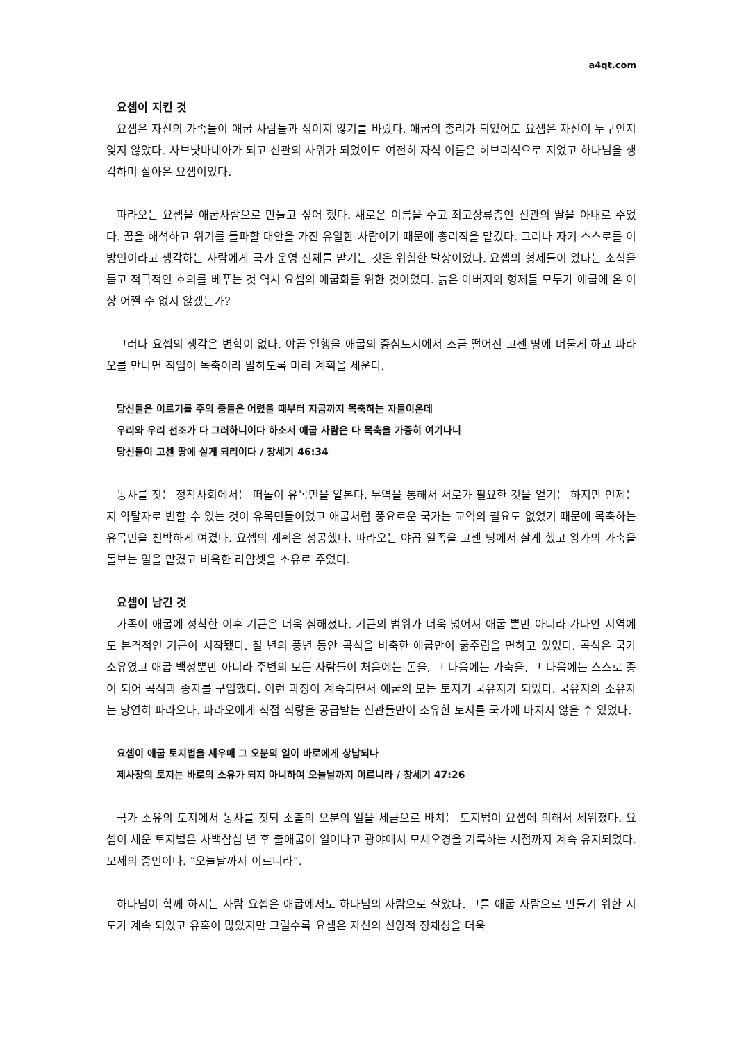a4qt.com
요셉이 지킨 것
요셉은 자신의 가족들이 애굽 사람들과 섞이지 않기를 바랐다. 애굽의 총리가 되었어도 요셉은 자신이 누구인지 잊지 않았다. 사브낫바네아가 되고 신관의 사위가 되었어도 여전히 자식 이름은 히브리식으로 지었고 하나님을 생각하며 살아온 요셉이었다.
파라오는 요셉을 애굽사람으로 만들고 싶어 했다. 새로운 이름을 주고 최고상류층인 신관의 딸을 아내로 주었다. 꿈을 해석하고 위기를 돌파할 대안을 가진 유일한 사람이기 때문에 총리직을 맡겼다. 그러나 자기 스스로를 이방인이라고 생각하는 사람에게 국가 운영 전체를 맡기는 것은 위험한 발상이었다. 요셉의 형제들이 왔다는 소식을 듣고 적극적인 호의를 베푸는 것 역시 요셉의 애굽화를 위한 것이었다. 늙은 아버지와 형제들 모두가 애굽에 온 이상 어쩔 수 없지 않겠는가?
그러나 요셉의 생각은 변함이 없다. 야곱 일행을 애굽의 중심도시에서 조금 떨어진 고센 땅에 머물게 하고 파라오를 만나면 직업이 목축이라 말하도록 미리 계획을 세운다.
당신들은 이르기를 주의 종들은 어렸을 때부터 지금까지 목축하는 자들이온데
우리와 우리 선조가 다 그러하니이다 하소서 애굽 사람은 다 목축을 가증히 여기나니
당신들이 고센 땅에 살게 되리이다 / 창세기 46:34
농사를 짓는 정착사회에서는 떠돌이 유목민을 얕본다. 무역을 통해서 서로가 필요한 것을 얻기는 하지만 언제든지 약탈자로 변할 수 있는 것이 유목민들이었고 애굽처럼 풍요로운 국가는 교역의 필요도 없었기 때문에 목축하는 유목민을 천박하게 여겼다. 요셉의 계획은 성공했다. 파라오는 야곱 일족을 고센 땅에서 살게 했고 왕가의 가축을 돌보는 일을 맡겼고 비옥한 라암셋을 소유로 주었다.
요셉이 남긴 것
가족이 애굽에 정착한 이후 기근은 더욱 심해졌다. 기근의 범위가 더욱 넓어져 애굽 뿐만 아니라 가나안 지역에도 본격적인 기근이 시작됐다. 칠 년의 풍년 동안 곡식을 비축한 애굽만이 굶주림을 면하고 있었다. 곡식은 국가 소유였고 애굽 백성뿐만 아니라 주변의 모든 사람들이 처음에는 돈을, 그 다음에는 가축을, 그 다음에는 스스로 종이 되어 곡식과 종자를 구입했다. 이런 과정이 계속되면서 애굽의 모든 토지가 국유지가 되었다. 국유지의 소유자는 당연히 파라오다. 파라오에게 직접 식량을 공급받는 신관들만이 소유한 토지를 국가에 바치지 않을 수 있었다.
요셉이 애굽 토지법을 세우매 그 오분의 일이 바로에게 상납되나
제사장의 토지는 바로의 소유가 되지 아니하여 오늘날까지 이르니라 / 창세기 47:26
국가 소유의 토지에서 농사를 짓되 소출의 오분의 일을 세금으로 바치는 토지법이 요셉에 의해서 세워졌다. 요셉이 세운 토지법은 사백삼십 년 후 출애굽이 일어나고 광야에서 모세오경을 기록하는 시점까지 계속 유지되었다. 모세의 증언이다. “오늘날까지 이르니라”.
하나님이 함께 하시는 사람 요셉은 애굽에서도 하나님의 사람으로 살았다. 그를 애굽 사람으로 만들기 위한 시도가 계속 되었고 유혹이 많았지만 그럴수록 요셉은 자신의 신앙적 정체성을 더욱